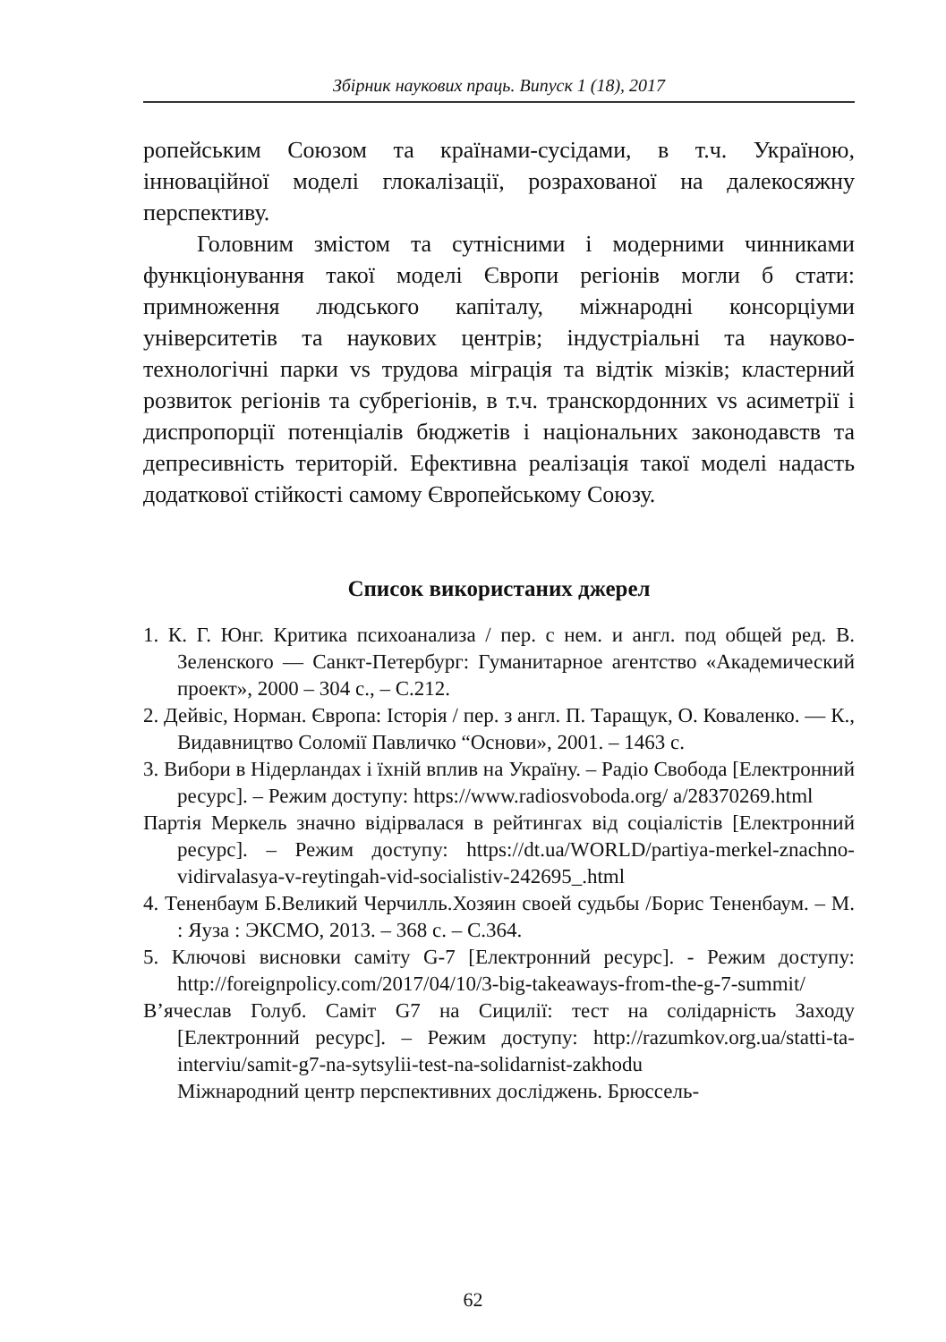Збірник наукових праць. Випуск 1 (18), 2017
ропейським Союзом та країнами-сусідами, в т.ч. Україною, інноваційної моделі глокалізації, розрахованої на далекосяжну перспективу.
Головним змістом та сутнісними і модерними чинниками функціонування такої моделі Європи регіонів могли б стати: примноження людського капіталу, міжнародні консорціуми університетів та наукових центрів; індустріальні та науково-технологічні парки vs трудова міграція та відтік мізків; кластерний розвиток регіонів та субрегіонів, в т.ч. транскордонних vs асиметрії і диспропорції потенціалів бюджетів і національних законодавств та депресивність територій. Ефективна реалізація такої моделі надасть додаткової стійкості самому Європейському Союзу.
Список використаних джерел
1. К. Г. Юнг. Критика психоанализа / пер. с нем. и англ. под общей ред. В. Зеленского — Санкт-Петербург: Гуманитарное агентство «Академический проект», 2000 – 304 с., – С.212.
2. Дейвіс, Норман. Європа: Історія / пер. з англ. П. Таращук, О. Коваленко. — К., Видавництво Соломії Павличко “Основи», 2001. – 1463 с.
3. Вибори в Нідерландах і їхній вплив на Україну. – Радіо Свобода [Електронний ресурс]. – Режим доступу: https://www.radiosvoboda.org/ a/28370269.html
Партія Меркель значно відірвалася в рейтингах від соціалістів [Електронний ресурс]. – Режим доступу: https://dt.ua/WORLD/partiya-merkel-znachno-vidirvalasya-v-reytingah-vid-socialistiv-242695_.html
4. Тененбаум Б.Великий Черчилль.Хозяин своей судьбы /Борис Тененбаум. – М. : Яуза : ЭКСМО, 2013. – 368 с. – С.364.
5. Ключові висновки саміту G-7 [Електронний ресурс]. - Режим доступу: http://foreignpolicy.com/2017/04/10/3-big-takeaways-from-the-g-7-summit/
В’ячеслав Голуб. Саміт G7 на Сицилії: тест на солідарність Заходу [Електронний ресурс]. – Режим доступу: http://razumkov.org.ua/statti-ta-interviu/samit-g7-na-sytsylii-test-na-solidarnist-zakhodu
Міжнародний центр перспективних досліджень. Брюссель-
62